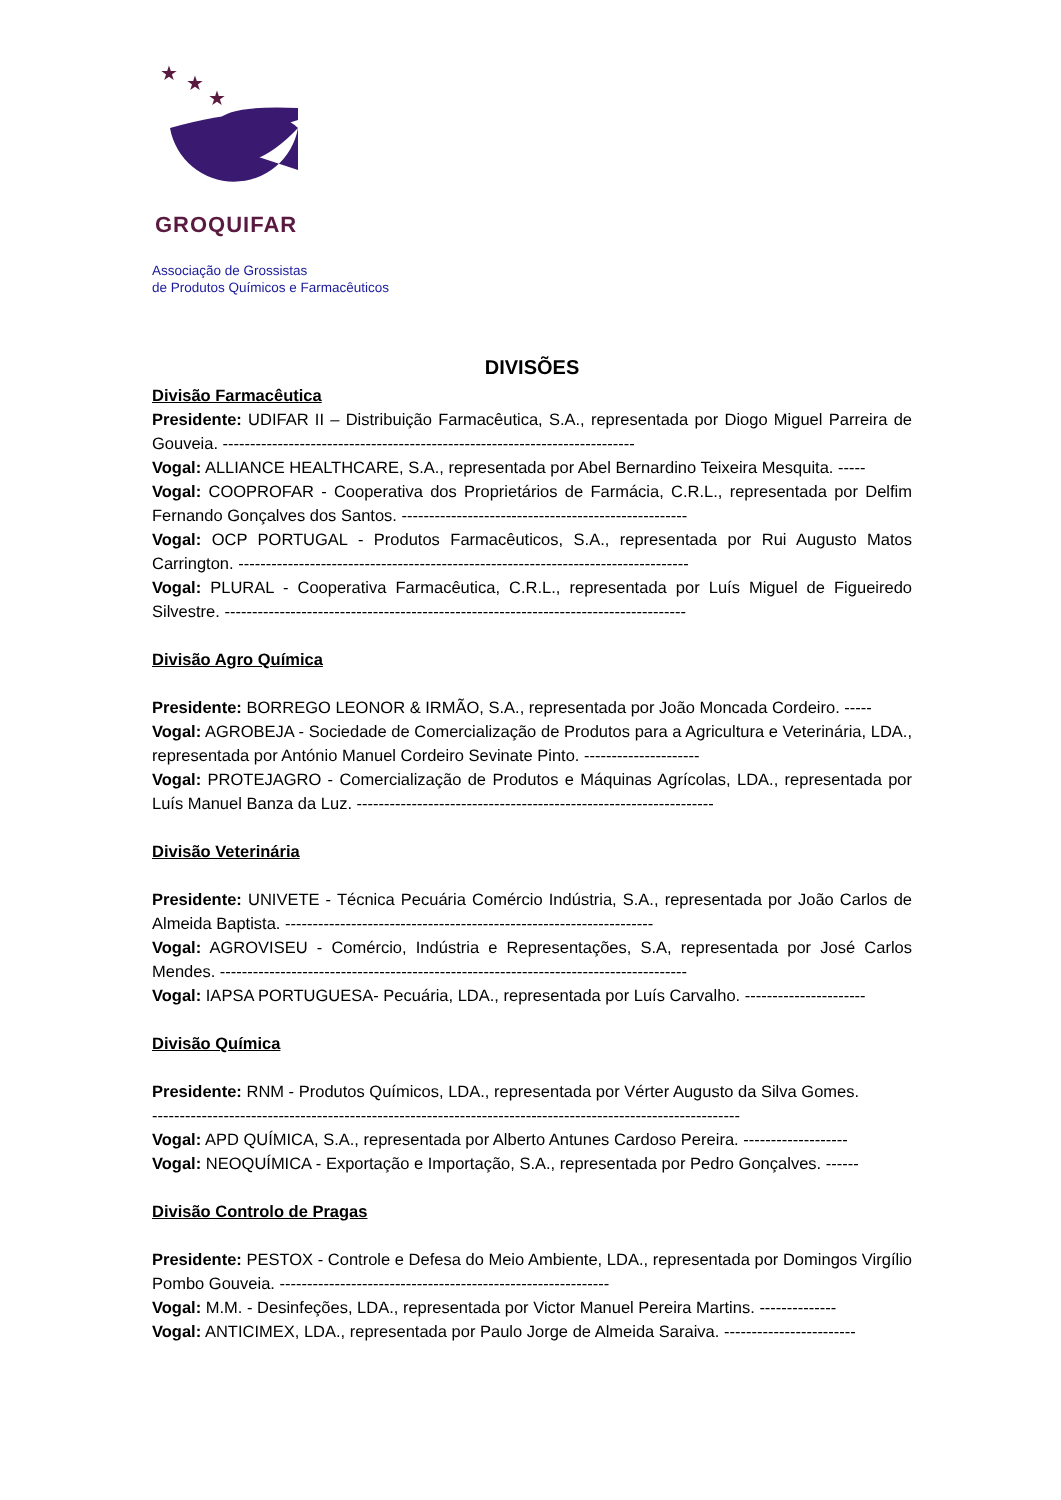★
★
★
GROQUIFAR
Associação de Grossistas
de Produtos Químicos e Farmacêuticos
DIVISÕES
Divisão Farmacêutica
Presidente: UDIFAR II – Distribuição Farmacêutica, S.A., representada por Diogo Miguel Parreira de Gouveia. ---------------------------------------------------------------------------
Vogal: ALLIANCE HEALTHCARE, S.A., representada por Abel Bernardino Teixeira Mesquita. -----
Vogal: COOPROFAR - Cooperativa dos Proprietários de Farmácia, C.R.L., representada por Delfim Fernando Gonçalves dos Santos. ----------------------------------------------------
Vogal: OCP PORTUGAL - Produtos Farmacêuticos, S.A., representada por Rui Augusto Matos Carrington. ----------------------------------------------------------------------------------
Vogal: PLURAL - Cooperativa Farmacêutica, C.R.L., representada por Luís Miguel de Figueiredo Silvestre. ------------------------------------------------------------------------------------
Divisão Agro Química
Presidente: BORREGO LEONOR & IRMÃO, S.A., representada por João Moncada Cordeiro. -----
Vogal: AGROBEJA - Sociedade de Comercialização de Produtos para a Agricultura e Veterinária, LDA., representada por António Manuel Cordeiro Sevinate Pinto. ---------------------
Vogal: PROTEJAGRO - Comercialização de Produtos e Máquinas Agrícolas, LDA., representada por Luís Manuel Banza da Luz. -----------------------------------------------------------------
Divisão Veterinária
Presidente: UNIVETE - Técnica Pecuária Comércio Indústria, S.A., representada por João Carlos de Almeida Baptista. -------------------------------------------------------------------
Vogal: AGROVISEU - Comércio, Indústria e Representações, S.A, representada por José Carlos Mendes. -------------------------------------------------------------------------------------
Vogal: IAPSA PORTUGUESA- Pecuária, LDA., representada por Luís Carvalho. ----------------------
Divisão Química
Presidente: RNM - Produtos Químicos, LDA., representada por Vérter Augusto da Silva Gomes.
-----------------------------------------------------------------------------------------------------------
Vogal: APD QUÍMICA, S.A., representada por Alberto Antunes Cardoso Pereira. -------------------
Vogal: NEOQUÍMICA - Exportação e Importação, S.A., representada por Pedro Gonçalves. ------
Divisão Controlo de Pragas
Presidente: PESTOX - Controle e Defesa do Meio Ambiente, LDA., representada por Domingos Virgílio Pombo Gouveia. ------------------------------------------------------------
Vogal: M.M. - Desinfeções, LDA., representada por Victor Manuel Pereira Martins. --------------
Vogal: ANTICIMEX, LDA., representada por Paulo Jorge de Almeida Saraiva. ------------------------